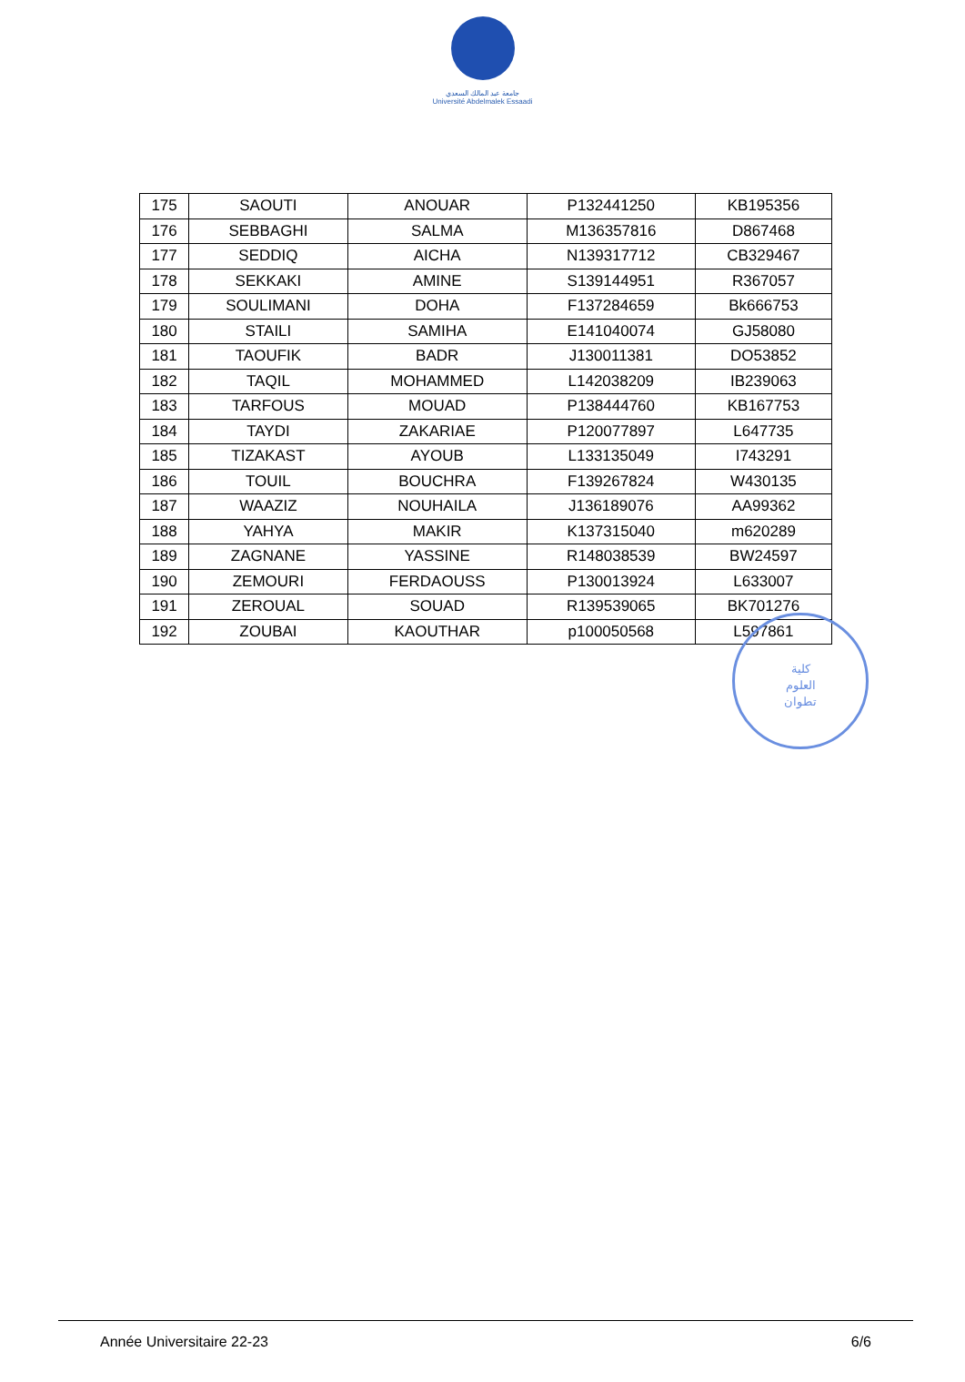جامعة عبد المالك السعدي
Université Abdelmalek Essaadi
| 175 | SAOUTI | ANOUAR | P132441250 | KB195356 |
| 176 | SEBBAGHI | SALMA | M136357816 | D867468 |
| 177 | SEDDIQ | AICHA | N139317712 | CB329467 |
| 178 | SEKKAKI | AMINE | S139144951 | R367057 |
| 179 | SOULIMANI | DOHA | F137284659 | Bk666753 |
| 180 | STAILI | SAMIHA | E141040074 | GJ58080 |
| 181 | TAOUFIK | BADR | J130011381 | DO53852 |
| 182 | TAQIL | MOHAMMED | L142038209 | IB239063 |
| 183 | TARFOUS | MOUAD | P138444760 | KB167753 |
| 184 | TAYDI | ZAKARIAE | P120077897 | L647735 |
| 185 | TIZAKAST | AYOUB | L133135049 | I743291 |
| 186 | TOUIL | BOUCHRA | F139267824 | W430135 |
| 187 | WAAZIZ | NOUHAILA | J136189076 | AA99362 |
| 188 | YAHYA | MAKIR | K137315040 | m620289 |
| 189 | ZAGNANE | YASSINE | R148038539 | BW24597 |
| 190 | ZEMOURI | FERDAOUSS | P130013924 | L633007 |
| 191 | ZEROUAL | SOUAD | R139539065 | BK701276 |
| 192 | ZOUBAI | KAOUTHAR | p100050568 | L597861 |
كلية
العلوم
تطوان
Année Universitaire 22-23 6/6